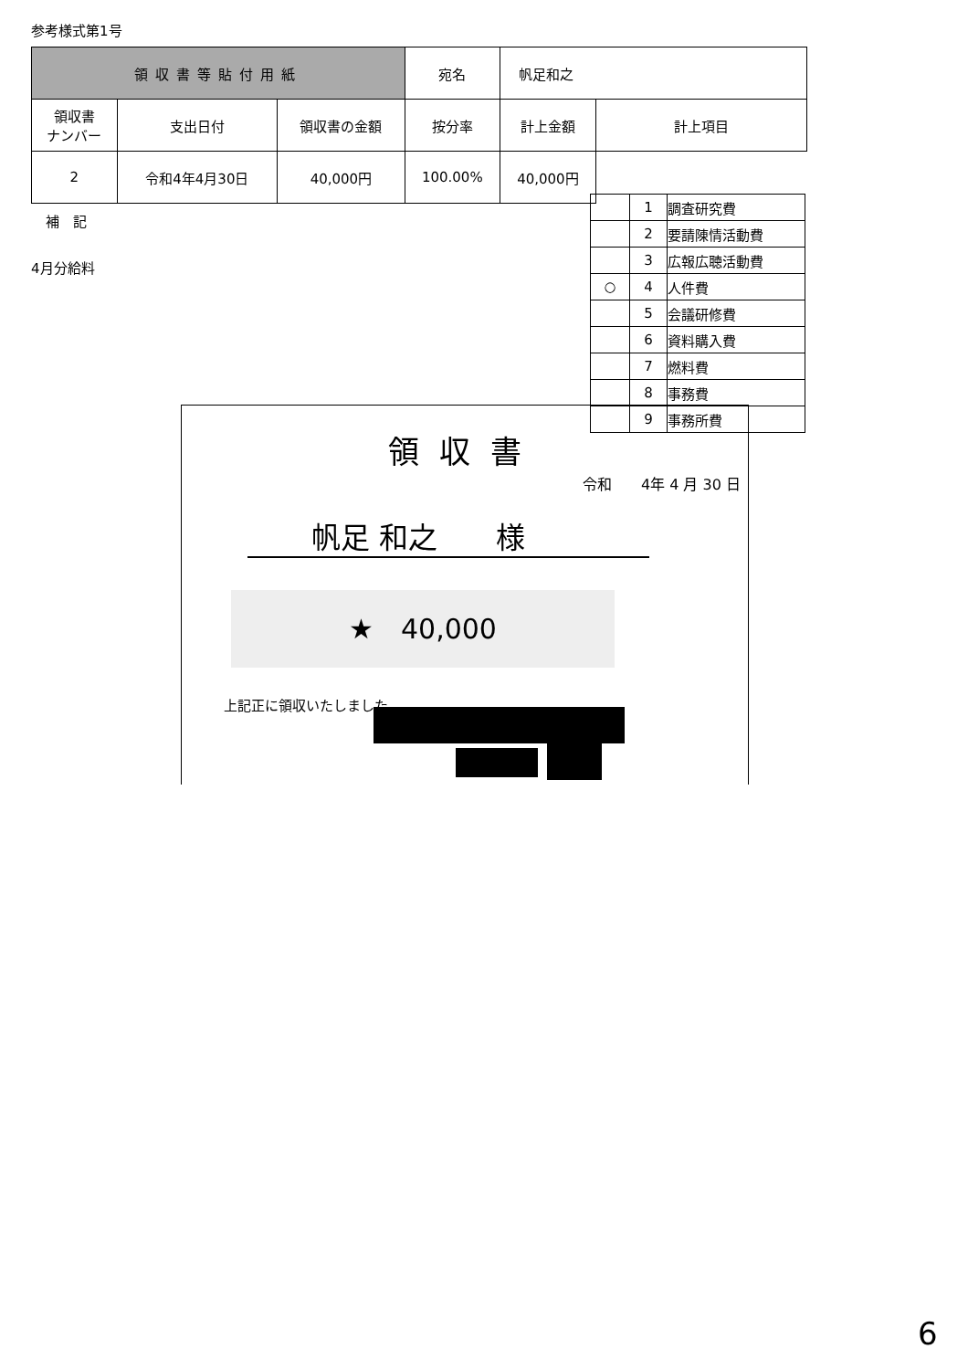参考様式第1号
| 領収書等貼付用紙 | | | 宛名 | 帆足和之 | |
| 領収書 ナンバー | 支出日付 | 領収書の金額 | 按分率 | 計上金額 | 計上項目 |
| 2 | 令和4年4月30日 | 40,000円 | 100.00% | 40,000円 | |
補　記
4月分給料
| | 1 | 調査研究費 |
| | 2 | 要請陳情活動費 |
| | 3 | 広報広聴活動費 |
| ○ | 4 | 人件費 |
| | 5 | 会議研修費 |
| | 6 | 資料購入費 |
| | 7 | 燃料費 |
| | 8 | 事務費 |
| | 9 | 事務所費 |
領収書
令和　　4年 4 月 30 日
帆足 和之　　様
★　40,000
上記正に領収いたしました
6